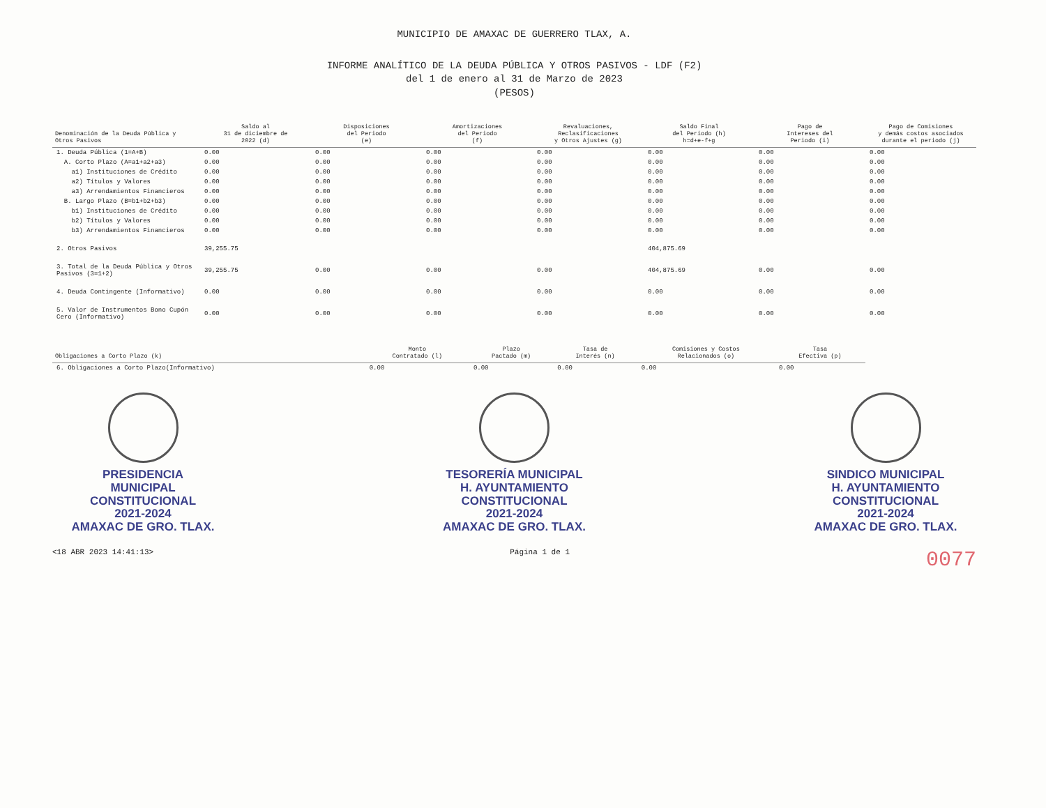MUNICIPIO DE AMAXAC DE GUERRERO TLAX, A.
INFORME ANALÍTICO DE LA DEUDA PÚBLICA Y OTROS PASIVOS - LDF (F2)
del 1 de enero al 31 de Marzo de 2023
(PESOS)
| Denominación de la Deuda Pública y Otros Pasivos | Saldo al 31 de diciembre de 2022 (d) | Disposiciones del Periodo (e) | Amortizaciones del Periodo (f) | Revaluaciones, Reclasificaciones y Otros Ajustes (g) | Saldo Final del Periodo (h) h=d+e-f+g | Pago de Intereses del Periodo (i) | Pago de Comisiones y demás costos asociados durante el periodo (j) |
| --- | --- | --- | --- | --- | --- | --- | --- |
| 1. Deuda Pública (1=A+B) | 0.00 | 0.00 | 0.00 | 0.00 | 0.00 | 0.00 | 0.00 |
| A. Corto Plazo (A=a1+a2+a3) | 0.00 | 0.00 | 0.00 | 0.00 | 0.00 | 0.00 | 0.00 |
| a1) Instituciones de Crédito | 0.00 | 0.00 | 0.00 | 0.00 | 0.00 | 0.00 | 0.00 |
| a2) Títulos y Valores | 0.00 | 0.00 | 0.00 | 0.00 | 0.00 | 0.00 | 0.00 |
| a3) Arrendamientos Financieros | 0.00 | 0.00 | 0.00 | 0.00 | 0.00 | 0.00 | 0.00 |
| B. Largo Plazo (B=b1+b2+b3) | 0.00 | 0.00 | 0.00 | 0.00 | 0.00 | 0.00 | 0.00 |
| b1) Instituciones de Crédito | 0.00 | 0.00 | 0.00 | 0.00 | 0.00 | 0.00 | 0.00 |
| b2) Títulos y Valores | 0.00 | 0.00 | 0.00 | 0.00 | 0.00 | 0.00 | 0.00 |
| b3) Arrendamientos Financieros | 0.00 | 0.00 | 0.00 | 0.00 | 0.00 | 0.00 | 0.00 |
| 2. Otros Pasivos | 39,255.75 | | | | 404,875.69 | | |
| 3. Total de la Deuda Pública y Otros Pasivos (3=1+2) | 39,255.75 | 0.00 | 0.00 | 0.00 | 404,875.69 | 0.00 | 0.00 |
| 4. Deuda Contingente (Informativo) | 0.00 | 0.00 | 0.00 | 0.00 | 0.00 | 0.00 | 0.00 |
| 5. Valor de Instrumentos Bono Cupón Cero (Informativo) | 0.00 | 0.00 | 0.00 | 0.00 | 0.00 | 0.00 | 0.00 |
| Obligaciones a Corto Plazo (k) | Monto Contratado (l) | Plazo Pactado (m) | Tasa de Interés (n) | Comisiones y Costos Relacionados (o) | Tasa Efectiva (p) |
| --- | --- | --- | --- | --- | --- |
| 6. Obligaciones a Corto Plazo(Informativo) | 0.00 | 0.00 | 0.00 | 0.00 | 0.00 |
PRESIDENCIA
MUNICIPAL
CONSTITUCIONAL
2021-2024
AMAXAC DE GRO. TLAX.
TESORERÍA MUNICIPAL
H. AYUNTAMIENTO
CONSTITUCIONAL
2021-2024
AMAXAC DE GRO. TLAX.
SINDICO MUNICIPAL
H. AYUNTAMIENTO
CONSTITUCIONAL
2021-2024
AMAXAC DE GRO. TLAX.
<18 ABR 2023 14:41:13> Página 1 de 1 0077